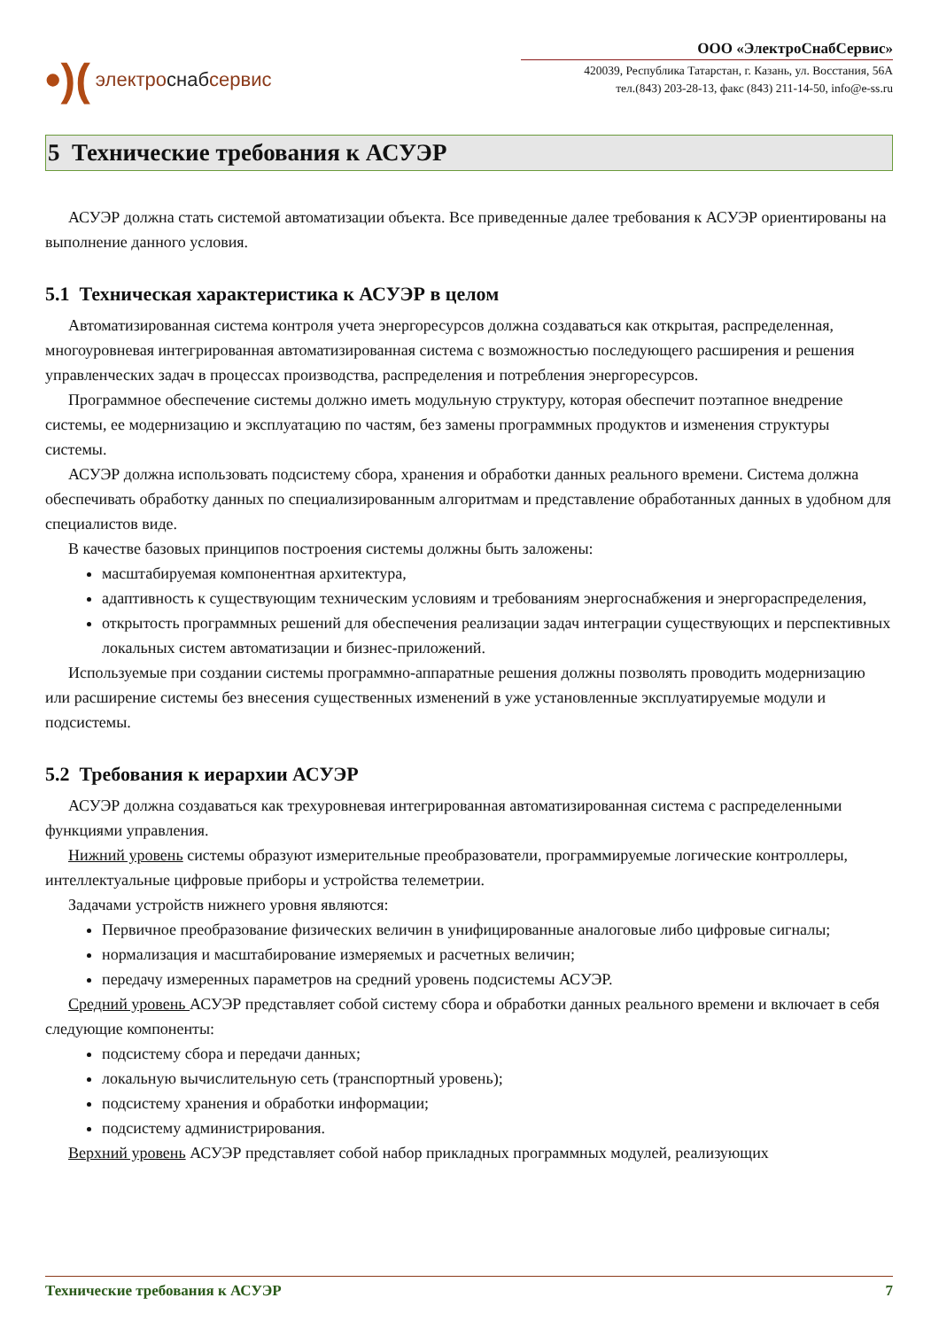•)(электро снаб сервис
ООО «ЭлектроСнабСервис»
420039, Республика Татарстан, г. Казань, ул. Восстания, 56А
тел.(843) 203-28-13, факс (843) 211-14-50, info@e-ss.ru
5 Технические требования к АСУЭР
АСУЭР должна стать системой автоматизации объекта. Все приведенные далее требования к АСУЭР ориентированы на выполнение данного условия.
5.1 Техническая характеристика к АСУЭР в целом
Автоматизированная система контроля учета энергоресурсов должна создаваться как открытая, распределенная, многоуровневая интегрированная автоматизированная система с возможностью последующего расширения и решения управленческих задач в процессах производства, распределения и потребления энергоресурсов.
Программное обеспечение системы должно иметь модульную структуру, которая обеспечит поэтапное внедрение системы, ее модернизацию и эксплуатацию по частям, без замены программных продуктов и изменения структуры системы.
АСУЭР должна использовать подсистему сбора, хранения и обработки данных реального времени. Система должна обеспечивать обработку данных по специализированным алгоритмам и представление обработанных данных в удобном для специалистов виде.
В качестве базовых принципов построения системы должны быть заложены:
масштабируемая компонентная архитектура,
адаптивность к существующим техническим условиям и требованиям энергоснабжения и энергораспределения,
открытость программных решений для обеспечения реализации задач интеграции существующих и перспективных локальных систем автоматизации и бизнес-приложений.
Используемые при создании системы программно-аппаратные решения должны позволять проводить модернизацию или расширение системы без внесения существенных изменений в уже установленные эксплуатируемые модули и подсистемы.
5.2 Требования к иерархии АСУЭР
АСУЭР должна создаваться как трехуровневая интегрированная автоматизированная система с распределенными функциями управления.
Нижний уровень системы образуют измерительные преобразователи, программируемые логические контроллеры, интеллектуальные цифровые приборы и устройства телеметрии.
Задачами устройств нижнего уровня являются:
Первичное преобразование физических величин в унифицированные аналоговые либо цифровые сигналы;
нормализация и масштабирование измеряемых и расчетных величин;
передачу измеренных параметров на средний уровень подсистемы АСУЭР.
Средний уровень АСУЭР представляет собой систему сбора и обработки данных реального времени и включает в себя следующие компоненты:
подсистему сбора и передачи данных;
локальную вычислительную сеть (транспортный уровень);
подсистему хранения и обработки информации;
подсистему администрирования.
Верхний уровень АСУЭР представляет собой набор прикладных программных модулей, реализующих
Технические требования к АСУЭР 7